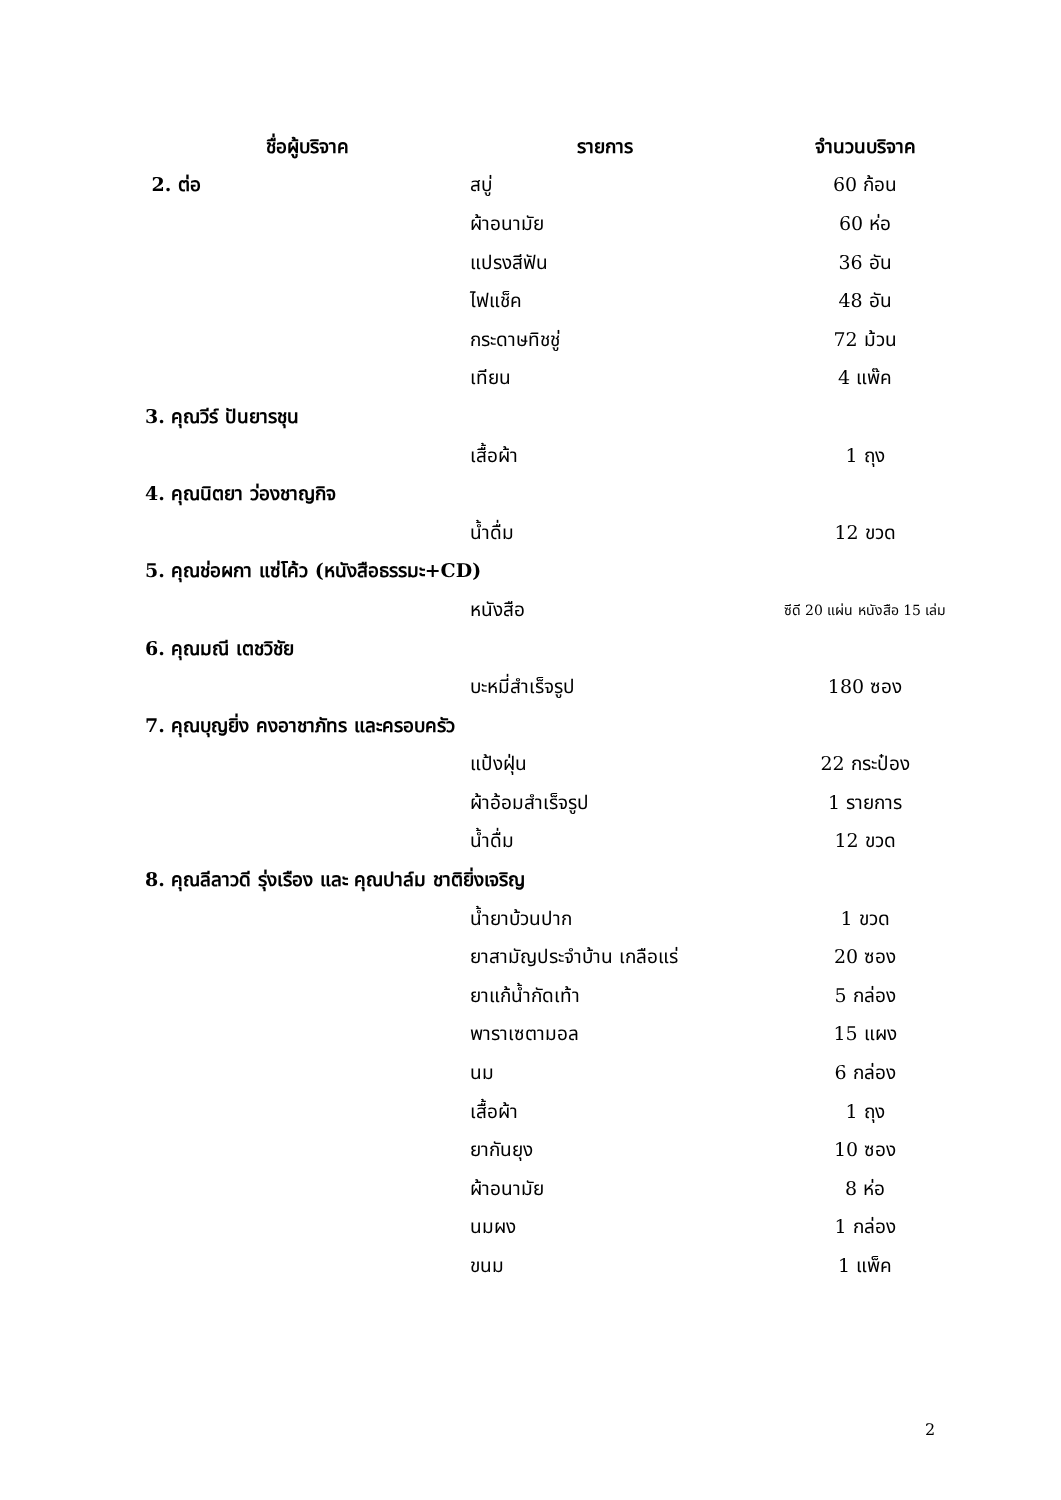| ชื่อผู้บริจาค | รายการ | จำนวนบริจาค |
| --- | --- | --- |
| 2. ต่อ | สบู่ | 60 ก้อน |
| | ผ้าอนามัย | 60 ห่อ |
| | แปรงสีฟัน | 36 อัน |
| | ไฟแช็ค | 48 อัน |
| | กระดาษทิชชู่ | 72 ม้วน |
| | เทียน | 4 แพ๊ค |
| 3. คุณวีร์ ปันยารชุน | | |
| | เสื้อผ้า | 1 ถุง |
| 4. คุณนิตยา ว่องชาญกิจ | | |
| | น้ำดื่ม | 12 ขวด |
| 5. คุณช่อผกา แซ่โค้ว (หนังสือธรรมะ+CD) | | |
| | หนังสือ | ซีดี 20 แผ่น หนังสือ 15 เล่ม |
| 6. คุณมณี เตชวิชัย | | |
| | บะหมี่สำเร็จรูป | 180 ซอง |
| 7. คุณบุญยิ่ง คงอาชาภัทร และครอบครัว | | |
| | แป้งฝุ่น | 22 กระป๋อง |
| | ผ้าอ้อมสำเร็จรูป | 1 รายการ |
| | น้ำดื่ม | 12 ขวด |
| 8. คุณลีลาวดี รุ่งเรือง และ คุณปาล์ม ชาติยิ่งเจริญ | | |
| | น้ำยาบ้วนปาก | 1 ขวด |
| | ยาสามัญประจำบ้าน เกลือแร่ | 20 ซอง |
| | ยาแก้น้ำกัดเท้า | 5 กล่อง |
| | พาราเซตามอล | 15 แผง |
| | นม | 6 กล่อง |
| | เสื้อผ้า | 1 ถุง |
| | ยากันยุง | 10 ซอง |
| | ผ้าอนามัย | 8 ห่อ |
| | นมผง | 1 กล่อง |
| | ขนม | 1 แพ็ค |
2